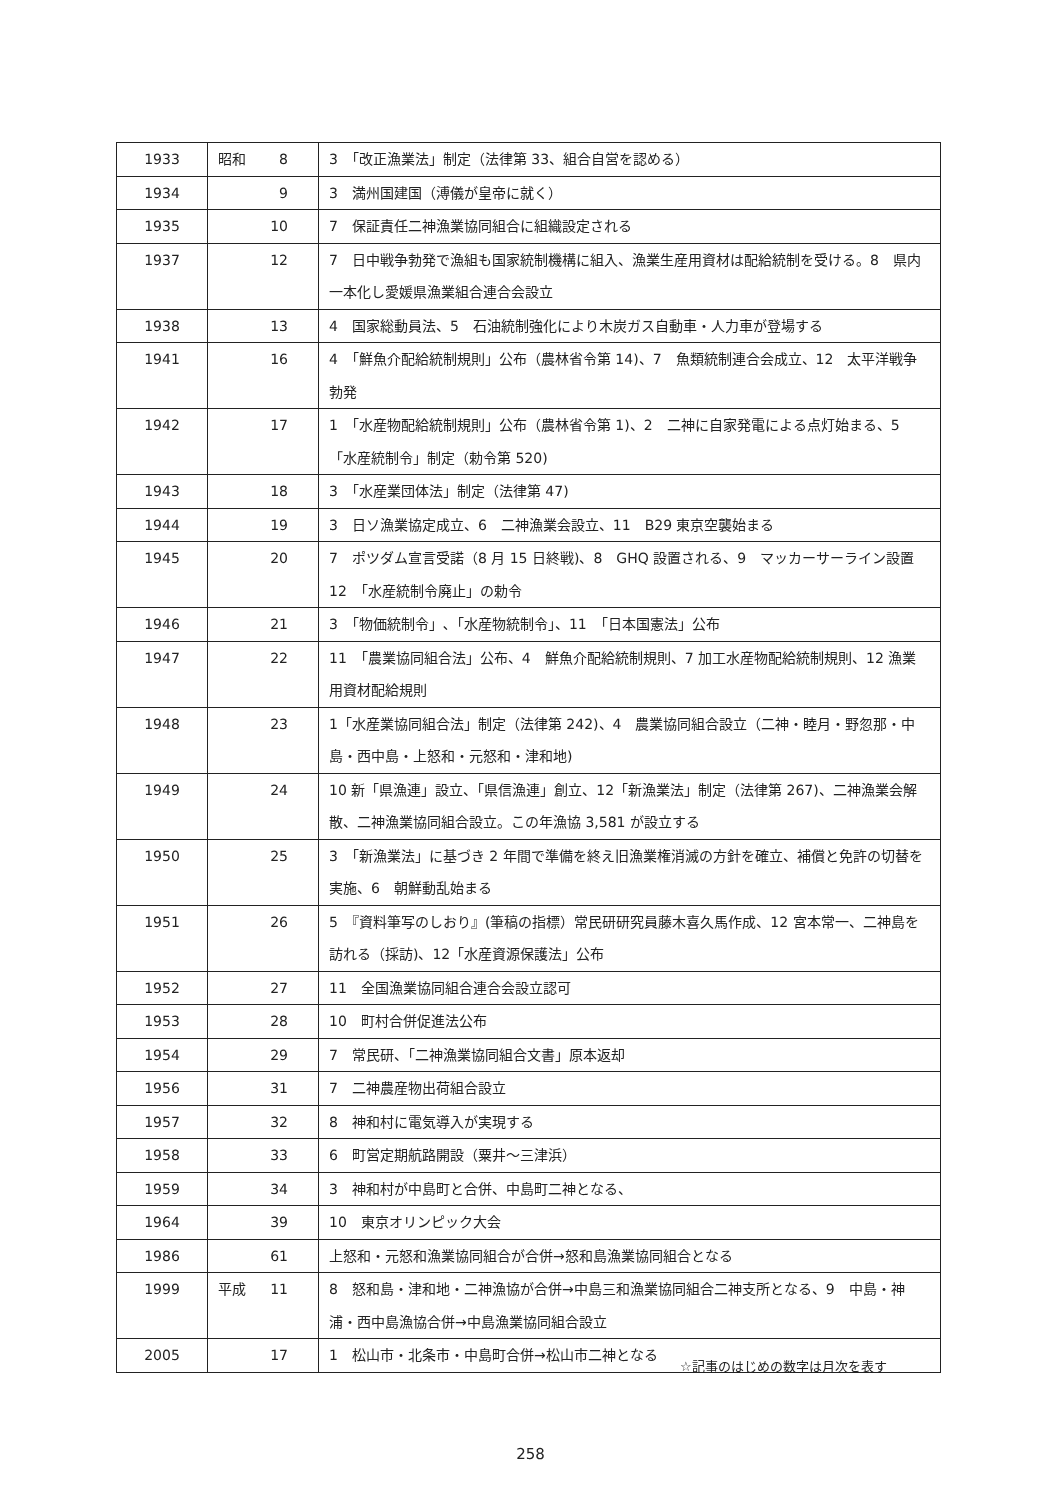| 1933 | 昭和 8 | 3 「改正漁業法」制定（法律第 33、組合自営を認める） |
| 1934 | 9 | 3 満州国建国（溥儀が皇帝に就く） |
| 1935 | 10 | 7 保証責任二神漁業協同組合に組織設定される |
| 1937 | 12 | 7 日中戦争勃発で漁組も国家統制機構に組入、漁業生産用資材は配給統制を受ける。8 県内一本化し愛媛県漁業組合連合会設立 |
| 1938 | 13 | 4 国家総動員法、5 石油統制強化により木炭ガス自動車・人力車が登場する |
| 1941 | 16 | 4 「鮮魚介配給統制規則」公布（農林省令第 14)、7 魚類統制連合会成立、12 太平洋戦争勃発 |
| 1942 | 17 | 1 「水産物配給統制規則」公布（農林省令第 1)、2 二神に自家発電による点灯始まる、5 「水産統制令」制定（勅令第 520) |
| 1943 | 18 | 3 「水産業団体法」制定（法律第 47) |
| 1944 | 19 | 3 日ソ漁業協定成立、6 二神漁業会設立、11 B29 東京空襲始まる |
| 1945 | 20 | 7 ポツダム宣言受諾（8 月 15 日終戦)、8 GHQ 設置される、9 マッカーサーライン設置 12 「水産統制令廃止」の勅令 |
| 1946 | 21 | 3 「物価統制令」､「水産物統制令」、11 「日本国憲法」公布 |
| 1947 | 22 | 11 「農業協同組合法」公布、4 鮮魚介配給統制規則、7 加工水産物配給統制規則、12 漁業用資材配給規則 |
| 1948 | 23 | 1「水産業協同組合法」制定（法律第 242)、4 農業協同組合設立（二神・睦月・野忽那・中島・西中島・上怒和・元怒和・津和地) |
| 1949 | 24 | 10 新「県漁連」設立、「県信漁連」創立、12「新漁業法」制定（法律第 267)、二神漁業会解散、二神漁業協同組合設立。この年漁協 3,581 が設立する |
| 1950 | 25 | 3 「新漁業法」に基づき 2 年間で準備を終え旧漁業権消滅の方針を確立、補償と免許の切替を実施、6 朝鮮動乱始まる |
| 1951 | 26 | 5 『資料筆写のしおり』(筆稿の指標）常民研研究員藤木喜久馬作成、12 宮本常一、二神島を訪れる（採訪)、12「水産資源保護法」公布 |
| 1952 | 27 | 11 全国漁業協同組合連合会設立認可 |
| 1953 | 28 | 10 町村合併促進法公布 |
| 1954 | 29 | 7 常民研、「二神漁業協同組合文書」原本返却 |
| 1956 | 31 | 7 二神農産物出荷組合設立 |
| 1957 | 32 | 8 神和村に電気導入が実現する |
| 1958 | 33 | 6 町営定期航路開設（粟井～三津浜） |
| 1959 | 34 | 3 神和村が中島町と合併、中島町二神となる、 |
| 1964 | 39 | 10 東京オリンピック大会 |
| 1986 | 61 | 上怒和・元怒和漁業協同組合が合併→怒和島漁業協同組合となる |
| 1999 | 平成 11 | 8 怒和島・津和地・二神漁協が合併→中島三和漁業協同組合二神支所となる、9 中島・神浦・西中島漁協合併→中島漁業協同組合設立 |
| 2005 | 17 | 1 松山市・北条市・中島町合併→松山市二神となる |
☆記事のはじめの数字は月次を表す
258